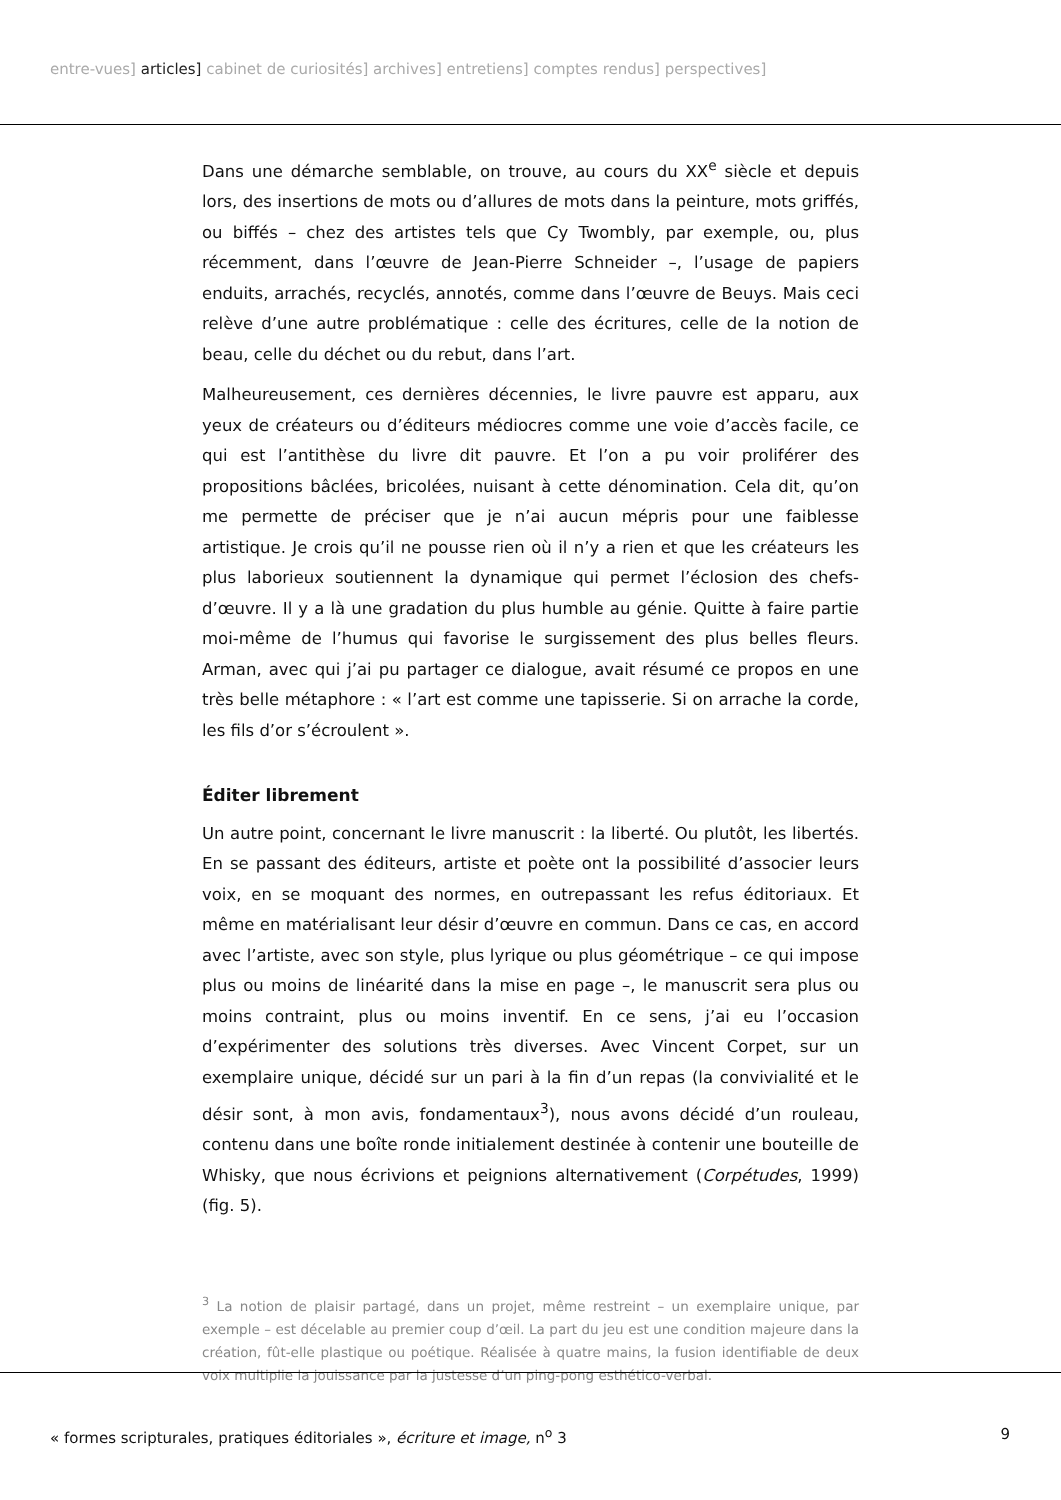entre-vues] articles] cabinet de curiosités] archives] entretiens] comptes rendus] perspectives]
Dans une démarche semblable, on trouve, au cours du XX<sup>e</sup> siècle et depuis lors, des insertions de mots ou d’allures de mots dans la peinture, mots griffés, ou biffés – chez des artistes tels que Cy Twombly, par exemple, ou, plus récemment, dans l’œuvre de Jean-Pierre Schneider –, l’usage de papiers enduits, arrachés, recyclés, annotés, comme dans l’œuvre de Beuys. Mais ceci relève d’une autre problématique : celle des écritures, celle de la notion de beau, celle du déchet ou du rebut, dans l’art.
Malheureusement, ces dernières décennies, le livre pauvre est apparu, aux yeux de créateurs ou d’éditeurs médiocres comme une voie d’accès facile, ce qui est l’antithèse du livre dit pauvre. Et l’on a pu voir proliférer des propositions bâclées, bricolées, nuisant à cette dénomination. Cela dit, qu’on me permette de préciser que je n’ai aucun mépris pour une faiblesse artistique. Je crois qu’il ne pousse rien où il n’y a rien et que les créateurs les plus laborieux soutiennent la dynamique qui permet l’éclosion des chefs-d’œuvre. Il y a là une gradation du plus humble au génie. Quitte à faire partie moi-même de l’humus qui favorise le surgissement des plus belles fleurs. Arman, avec qui j’ai pu partager ce dialogue, avait résumé ce propos en une très belle métaphore : « l’art est comme une tapisserie. Si on arrache la corde, les fils d’or s’écroulent ».
Éditer librement
Un autre point, concernant le livre manuscrit : la liberté. Ou plutôt, les libertés. En se passant des éditeurs, artiste et poète ont la possibilité d’associer leurs voix, en se moquant des normes, en outrepassant les refus éditoriaux. Et même en matérialisant leur désir d’œuvre en commun. Dans ce cas, en accord avec l’artiste, avec son style, plus lyrique ou plus géométrique – ce qui impose plus ou moins de linéarité dans la mise en page –, le manuscrit sera plus ou moins contraint, plus ou moins inventif. En ce sens, j’ai eu l’occasion d’expérimenter des solutions très diverses. Avec Vincent Corpet, sur un exemplaire unique, décidé sur un pari à la fin d’un repas (la convivialité et le désir sont, à mon avis, fondamentaux<sup>3</sup>), nous avons décidé d’un rouleau, contenu dans une boîte ronde initialement destinée à contenir une bouteille de Whisky, que nous écrivions et peignions alternativement (Corpétudes, 1999) (fig. 5).
<sup>3</sup> La notion de plaisir partagé, dans un projet, même restreint – un exemplaire unique, par exemple – est décelable au premier coup d’œil. La part du jeu est une condition majeure dans la création, fût-elle plastique ou poétique. Réalisée à quatre mains, la fusion identifiable de deux voix multiplie la jouissance par la justesse d’un ping-pong esthético-verbal.
« formes scripturales, pratiques éditoriales », écriture et image, n<sup>o</sup> 3 9